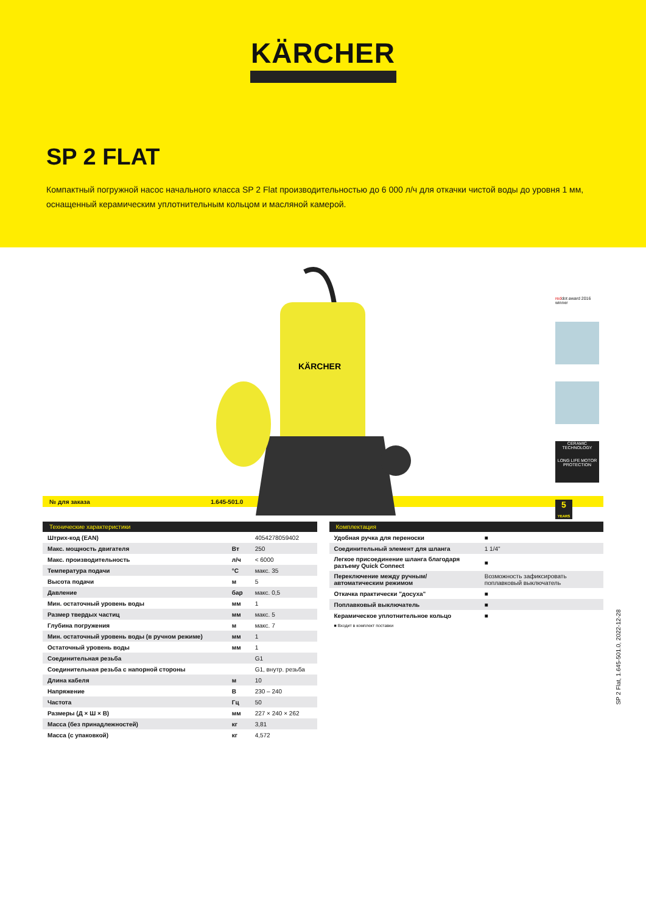KÄRCHER
SP 2 FLAT
Компактный погружной насос начального класса SP 2 Flat производительностью до 6 000 л/ч для откачки чистой воды до уровня 1 мм, оснащенный керамическим уплотнительным кольцом и масляной камерой.
KÄRCHER
reddot award 2016
winner
CERAMIC TECHNOLOGY
LONG LIFE MOTOR PROTECTION
5
YEARS
№ для заказа 1.645-501.0
| Технические характеристики | | |
| --- | --- | --- |
| Штрих-код (EAN) | | 4054278059402 |
| Макс. мощность двигателя | Вт | 250 |
| Макс. производительность | л/ч | < 6000 |
| Температура подачи | °C | макс. 35 |
| Высота подачи | м | 5 |
| Давление | бар | макс. 0,5 |
| Мин. остаточный уровень воды | мм | 1 |
| Размер твердых частиц | мм | макс. 5 |
| Глубина погружения | м | макс. 7 |
| Мин. остаточный уровень воды (в ручном режиме) | мм | 1 |
| Остаточный уровень воды | мм | 1 |
| Соединительная резьба | | G1 |
| Соединительная резьба с напорной стороны | | G1, внутр. резьба |
| Длина кабеля | м | 10 |
| Напряжение | В | 230 – 240 |
| Частота | Гц | 50 |
| Размеры (Д × Ш × В) | мм | 227 × 240 × 262 |
| Масса (без принадлежностей) | кг | 3,81 |
| Масса (с упаковкой) | кг | 4,572 |
| Комплектация | |
| --- | --- |
| Удобная ручка для переноски | ■ |
| Соединительный элемент для шланга | 1 1/4" |
| Легкое присоединение шланга благодаря разъему Quick Connect | ■ |
| Переключение между ручным/автоматическим режимом | Возможность зафиксировать поплавковый выключатель |
| Откачка практически "досуха" | ■ |
| Поплавковый выключатель | ■ |
| Керамическое уплотнительное кольцо | ■ |
■ Входит в комплект поставки
SP 2 Flat, 1.645-501.0, 2022-12-28